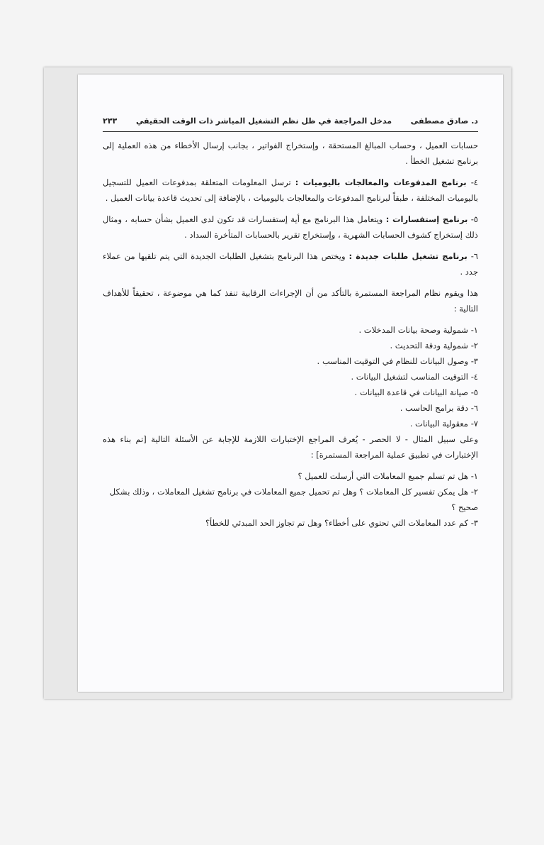د. صادق مصطفى مدخل المراجعة في ظل نظم التشغيل المباشر ذات الوقت الحقيقي ٢٣٣
حسابات العميل ، وحساب المبالغ المستحقة ، وإستخراج الفواتير ، بجانب إرسال الأخطاء من هذه العملية إلى برنامج تشغيل الخطأ .
٤- برنامج المدفوعات والمعالجات باليوميات : ترسل المعلومات المتعلقة بمدفوعات العميل للتسجيل باليوميات المختلفة ، طبقاً لبرنامج المدفوعات والمعالجات باليوميات ، بالإضافة إلى تحديث قاعدة بيانات العميل .
٥- برنامج إستفسارات : ويتعامل هذا البرنامج مع أية إستفسارات قد تكون لدى العميل بشأن حسابه ، ومثال ذلك إستخراج كشوف الحسابات الشهرية ، وإستخراج تقرير بالحسابات المتأخرة السداد .
٦- برنامج تشغيل طلبات جديدة : ويختص هذا البرنامج بتشغيل الطلبات الجديدة التي يتم تلقيها من عملاء جدد .
هذا ويقوم نظام المراجعة المستمرة بالتأكد من أن الإجراءات الرقابية تنفذ كما هي موضوعة ، تحقيقاً للأهداف التالية :
١- شمولية وصحة بيانات المدخلات .
٢- شمولية ودقة التحديث .
٣- وصول البيانات للنظام في التوقيت المناسب .
٤- التوقيت المناسب لتشغيل البيانات .
٥- صيانة البيانات في قاعدة البيانات .
٦- دقة برامج الحاسب .
٧- معقولية البيانات .
وعلى سبيل المثال - لا الحصر - يُعرف المراجع الإختبارات اللازمة للإجابة عن الأسئلة التالية [تم بناء هذه الإختبارات في تطبيق عملية المراجعة المستمرة] :
١- هل تم تسلم جميع المعاملات التي أرسلت للعميل ؟
٢- هل يمكن تفسير كل المعاملات ؟ وهل تم تحميل جميع المعاملات في برنامج تشغيل المعاملات ، وذلك بشكل صحيح ؟
٣- كم عدد المعاملات التي تحتوي على أخطاء؟ وهل تم تجاوز الحد المبدئي للخطأ؟